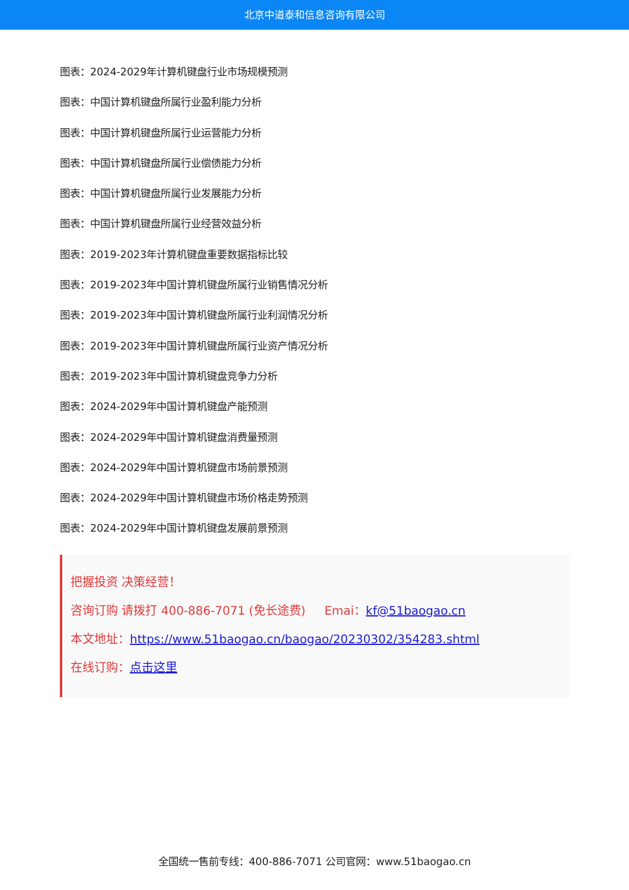北京中道泰和信息咨询有限公司
图表：2024-2029年计算机键盘行业市场规模预测
图表：中国计算机键盘所属行业盈利能力分析
图表：中国计算机键盘所属行业运营能力分析
图表：中国计算机键盘所属行业偿债能力分析
图表：中国计算机键盘所属行业发展能力分析
图表：中国计算机键盘所属行业经营效益分析
图表：2019-2023年计算机键盘重要数据指标比较
图表：2019-2023年中国计算机键盘所属行业销售情况分析
图表：2019-2023年中国计算机键盘所属行业利润情况分析
图表：2019-2023年中国计算机键盘所属行业资产情况分析
图表：2019-2023年中国计算机键盘竞争力分析
图表：2024-2029年中国计算机键盘产能预测
图表：2024-2029年中国计算机键盘消费量预测
图表：2024-2029年中国计算机键盘市场前景预测
图表：2024-2029年中国计算机键盘市场价格走势预测
图表：2024-2029年中国计算机键盘发展前景预测
把握投资 决策经营！
咨询订购 请拨打 400-886-7071 (免长途费) Emai：kf@51baogao.cn
本文地址：https://www.51baogao.cn/baogao/20230302/354283.shtml
在线订购：点击这里
全国统一售前专线：400-886-7071 公司官网：www.51baogao.cn